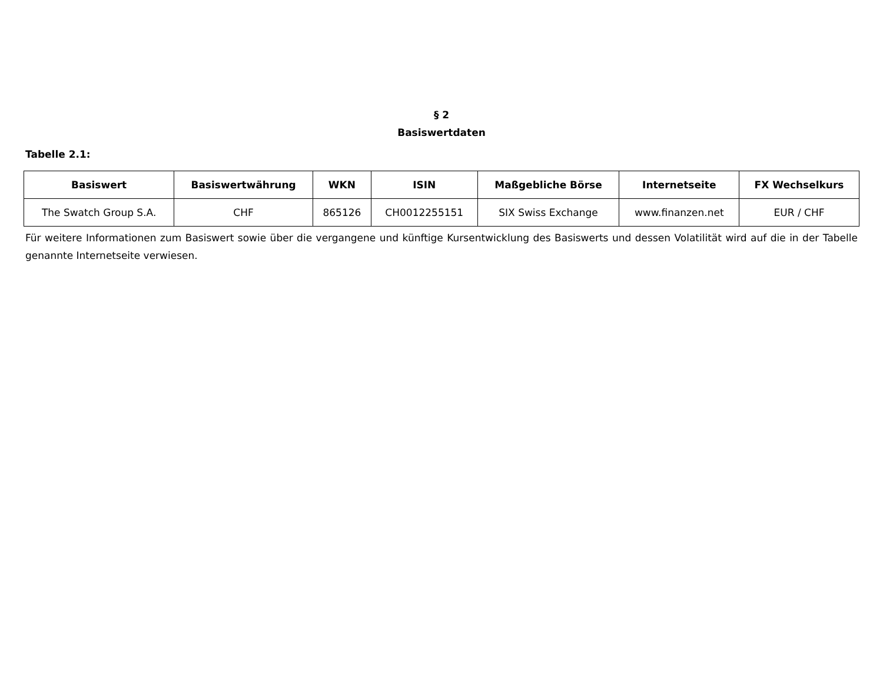§ 2
Basiswertdaten
Tabelle 2.1:
| Basiswert | Basiswertwährung | WKN | ISIN | Maßgebliche Börse | Internetseite | FX Wechselkurs |
| --- | --- | --- | --- | --- | --- | --- |
| The Swatch Group S.A. | CHF | 865126 | CH0012255151 | SIX Swiss Exchange | www.finanzen.net | EUR / CHF |
Für weitere Informationen zum Basiswert sowie über die vergangene und künftige Kursentwicklung des Basiswerts und dessen Volatilität wird auf die in der Tabelle genannte Internetseite verwiesen.